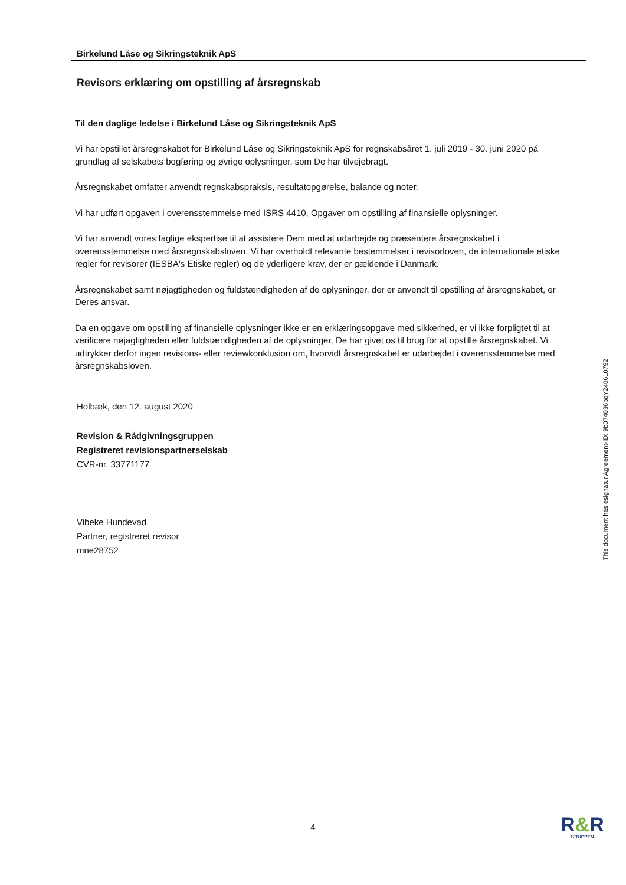Birkelund Låse og Sikringsteknik ApS
Revisors erklæring om opstilling af årsregnskab
Til den daglige ledelse i Birkelund Låse og Sikringsteknik ApS
Vi har opstillet årsregnskabet for Birkelund Låse og Sikringsteknik ApS for regnskabsåret 1. juli 2019 - 30. juni 2020 på grundlag af selskabets bogføring og øvrige oplysninger, som De har tilvejebragt.
Årsregnskabet omfatter anvendt regnskabspraksis, resultatopgørelse, balance og noter.
Vi har udført opgaven i overensstemmelse med ISRS 4410, Opgaver om opstilling af finansielle oplysninger.
Vi har anvendt vores faglige ekspertise til at assistere Dem med at udarbejde og præsentere årsregnskabet i overensstemmelse med årsregnskabsloven. Vi har overholdt relevante bestemmelser i revisorloven, de internationale etiske regler for revisorer (IESBA's Etiske regler) og de yderligere krav, der er gældende i Danmark.
Årsregnskabet samt nøjagtigheden og fuldstændigheden af de oplysninger, der er anvendt til opstilling af årsregnskabet, er Deres ansvar.
Da en opgave om opstilling af finansielle oplysninger ikke er en erklæringsopgave med sikkerhed, er vi ikke forpligtet til at verificere nøjagtigheden eller fuldstændigheden af de oplysninger, De har givet os til brug for at opstille årsregnskabet. Vi udtrykker derfor ingen revisions- eller reviewkonklusion om, hvorvidt årsregnskabet er udarbejdet i overensstemmelse med årsregnskabsloven.
Holbæk, den 12. august 2020
Revision & Rådgivningsgruppen
Registreret revisionspartnerselskab
CVR-nr. 33771177
Vibeke Hundevad
Partner, registreret revisor
mne28752
This document has esignatur Agreement-ID: 9b074036pqY240610792
4
R&R
GRUPPEN